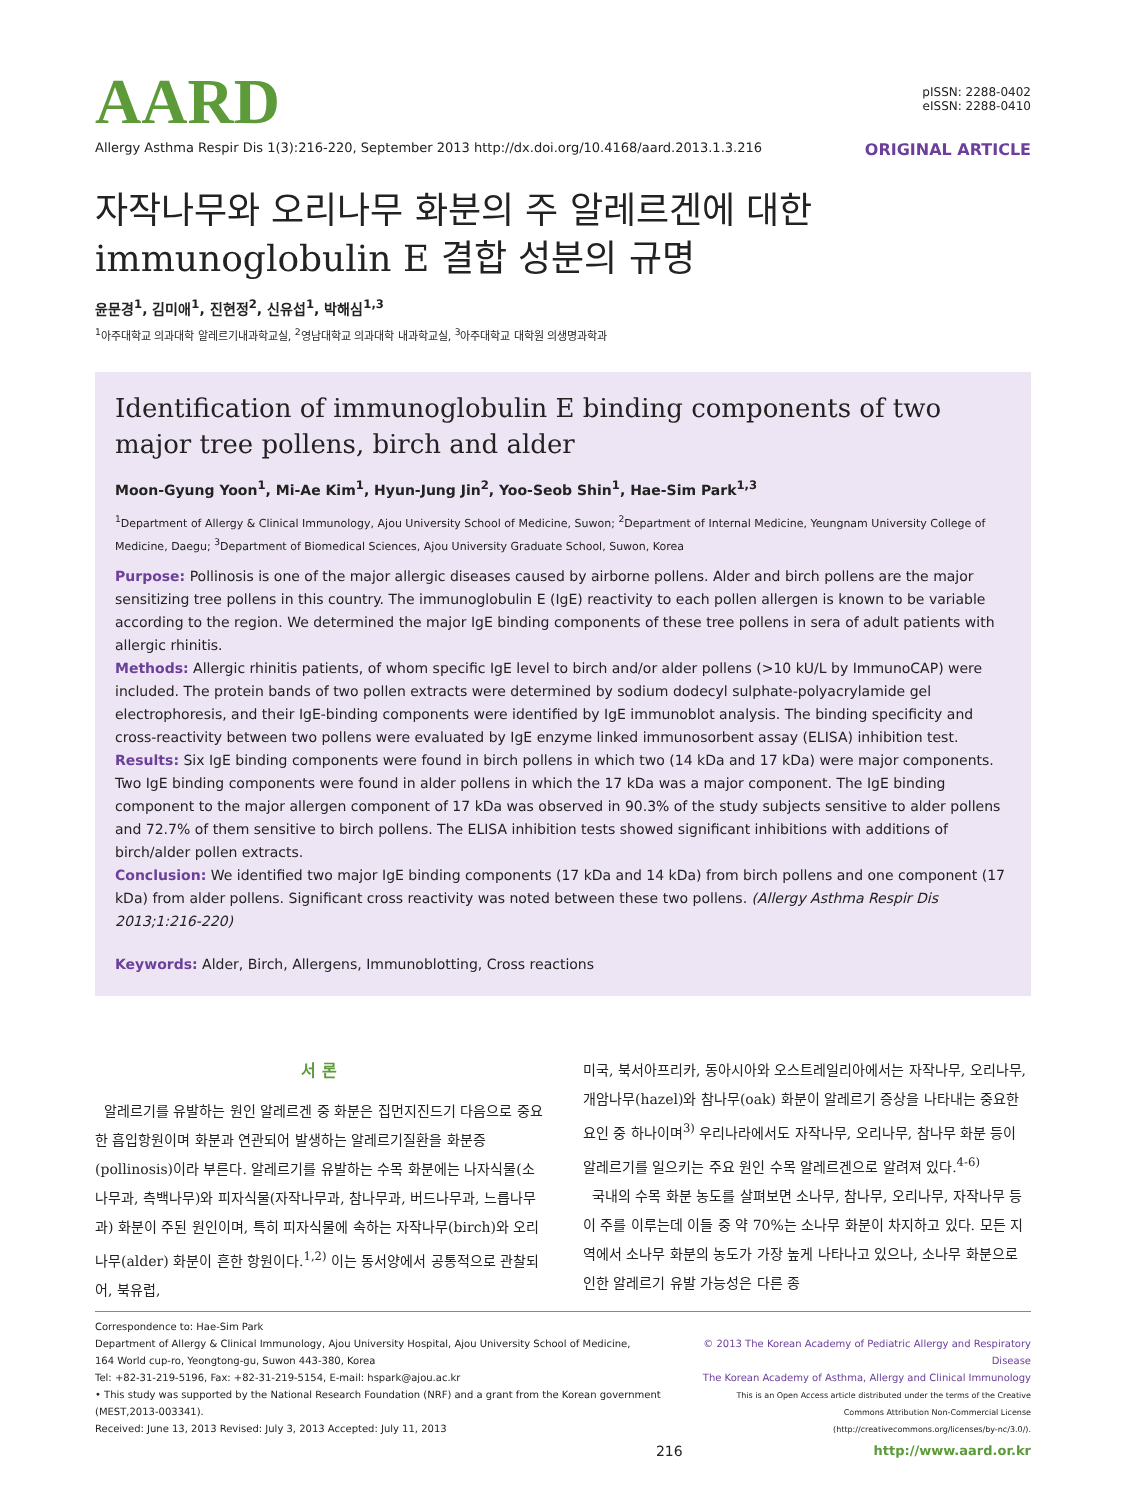AARD
pISSN: 2288-0402
eISSN: 2288-0410
Allergy Asthma Respir Dis 1(3):216-220, September 2013 http://dx.doi.org/10.4168/aard.2013.1.3.216 ORIGINAL ARTICLE
자작나무와 오리나무 화분의 주 알레르겐에 대한
immunoglobulin E 결합 성분의 규명
윤문경<sup>1</sup>, 김미애<sup>1</sup>, 진현정<sup>2</sup>, 신유섭<sup>1</sup>, 박해심<sup>1,3</sup>
<sup>1</sup> 아주대학교 의과대학 알레르기내과학교실, <sup>2</sup>영남대학교 의과대학 내과학교실, <sup>3</sup>아주대학교 대학원 의생명과학과
Identification of immunoglobulin E binding components of two major tree pollens, birch and alder
Moon-Gyung Yoon<sup>1</sup>, Mi-Ae Kim<sup>1</sup>, Hyun-Jung Jin<sup>2</sup>, Yoo-Seob Shin<sup>1</sup>, Hae-Sim Park<sup>1,3</sup>
<sup>1</sup> Department of Allergy & Clinical Immunology, Ajou University School of Medicine, Suwon; <sup>2</sup>Department of Internal Medicine, Yeungnam University College of Medicine, Daegu; <sup>3</sup>Department of Biomedical Sciences, Ajou University Graduate School, Suwon, Korea
Purpose: Pollinosis is one of the major allergic diseases caused by airborne pollens. Alder and birch pollens are the major sensitizing tree pollens in this country. The immunoglobulin E (IgE) reactivity to each pollen allergen is known to be variable according to the region. We determined the major IgE binding components of these tree pollens in sera of adult patients with allergic rhinitis.
Methods: Allergic rhinitis patients, of whom specific IgE level to birch and/or alder pollens (>10 kU/L by ImmunoCAP) were included. The protein bands of two pollen extracts were determined by sodium dodecyl sulphate-polyacrylamide gel electrophoresis, and their IgE-binding components were identified by IgE immunoblot analysis. The binding specificity and cross-reactivity between two pollens were evaluated by IgE enzyme linked immunosorbent assay (ELISA) inhibition test.
Results: Six IgE binding components were found in birch pollens in which two (14 kDa and 17 kDa) were major components. Two IgE binding components were found in alder pollens in which the 17 kDa was a major component. The IgE binding component to the major allergen component of 17 kDa was observed in 90.3% of the study subjects sensitive to alder pollens and 72.7% of them sensitive to birch pollens. The ELISA inhibition tests showed significant inhibitions with additions of birch/alder pollen extracts.
Conclusion: We identified two major IgE binding components (17 kDa and 14 kDa) from birch pollens and one component (17 kDa) from alder pollens. Significant cross reactivity was noted between these two pollens. (Allergy Asthma Respir Dis 2013;1:216-220)
Keywords: Alder, Birch, Allergens, Immunoblotting, Cross reactions
서 론
알레르기를 유발하는 원인 알레르겐 중 화분은 집먼지진드기 다음으로 중요한 흡입항원이며 화분과 연관되어 발생하는 알레르기질환을 화분증(pollinosis)이라 부른다. 알레르기를 유발하는 수목 화분에는 나자식물(소나무과, 측백나무)와 피자식물(자작나무과, 참나무과, 버드나무과, 느릅나무과) 화분이 주된 원인이며, 특히 피자식물에 속하는 자작나무(birch)와 오리나무(alder) 화분이 흔한 항원이다.<sup>1,2)</sup> 이는 동서양에서 공통적으로 관찰되어, 북유럽,
미국, 북서아프리카, 동아시아와 오스트레일리아에서는 자작나무, 오리나무, 개암나무(hazel)와 참나무(oak) 화분이 알레르기 증상을 나타내는 중요한 요인 중 하나이며<sup>3)</sup> 우리나라에서도 자작나무, 오리나무, 참나무 화분 등이 알레르기를 일으키는 주요 원인 수목 알레르겐으로 알려져 있다.<sup>4-6)</sup>
국내의 수목 화분 농도를 살펴보면 소나무, 참나무, 오리나무, 자작나무 등이 주를 이루는데 이들 중 약 70%는 소나무 화분이 차지하고 있다. 모든 지역에서 소나무 화분의 농도가 가장 높게 나타나고 있으나, 소나무 화분으로 인한 알레르기 유발 가능성은 다른 종
Correspondence to: Hae-Sim Park
Department of Allergy & Clinical Immunology, Ajou University Hospital, Ajou University School of Medicine,
164 World cup-ro, Yeongtong-gu, Suwon 443-380, Korea
Tel: +82-31-219-5196, Fax: +82-31-219-5154, E-mail: hspark@ajou.ac.kr
• This study was supported by the National Research Foundation (NRF) and a grant from the Korean government (MEST,2013-003341).
Received: June 13, 2013 Revised: July 3, 2013 Accepted: July 11, 2013
© 2013 The Korean Academy of Pediatric Allergy and Respiratory Disease
The Korean Academy of Asthma, Allergy and Clinical Immunology
This is an Open Access article distributed under the terms of the Creative
Commons Attribution Non-Commercial License
(http://creativecommons.org/licenses/by-nc/3.0/).
216 http://www.aard.or.kr